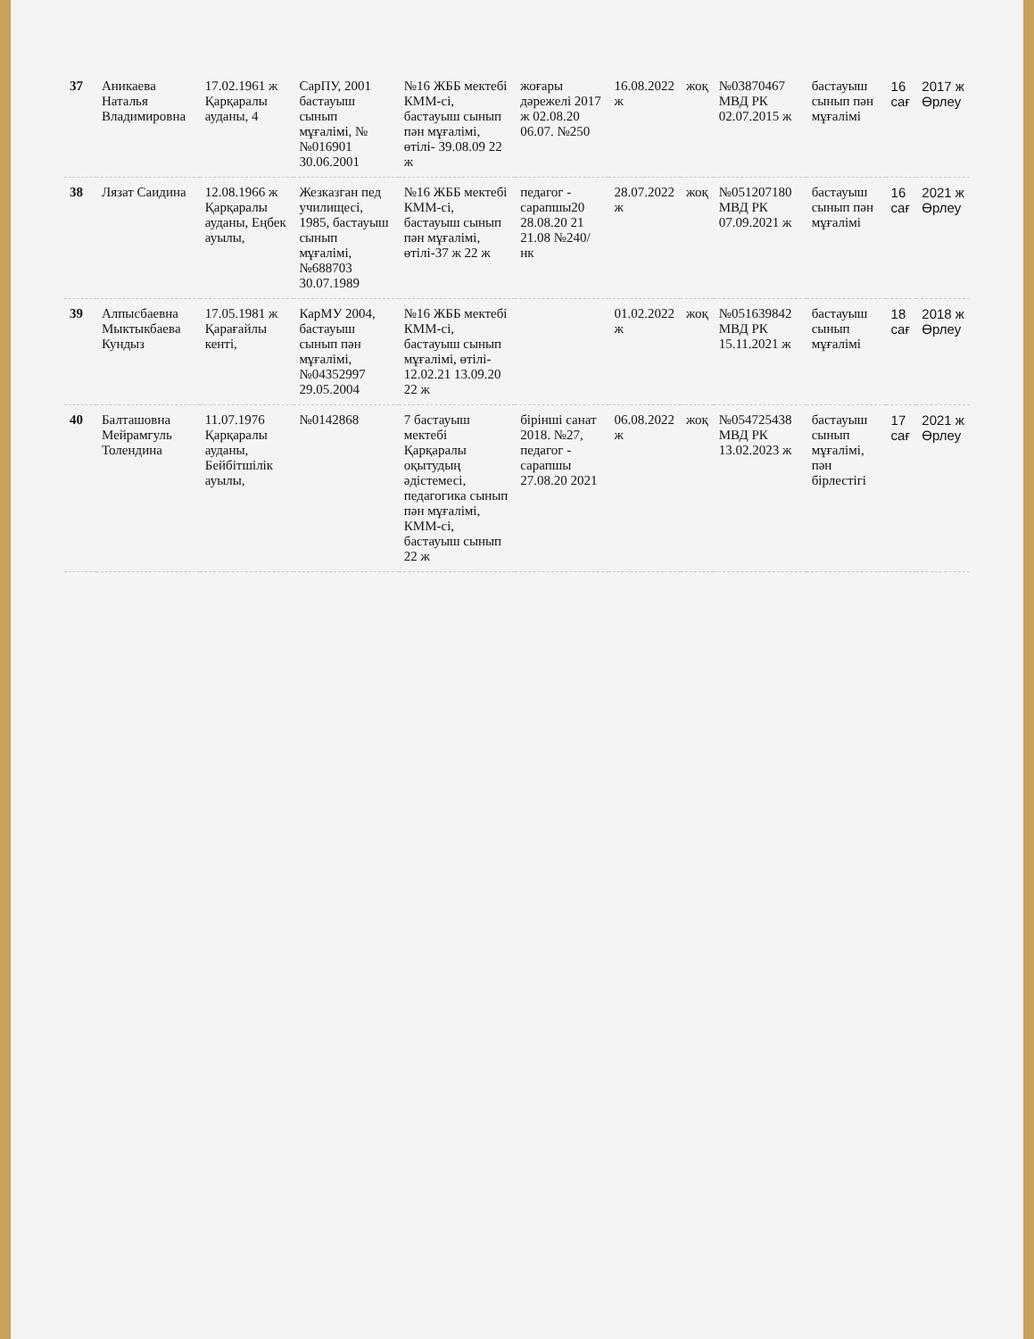| 37 | Аникаева Наталья Владимировна | 17.02.1961 ж Қарқаралы ауданы, 4 | СарПУ, 2001 бастауыш сынып мұғалімі, №№016901 30.06.2001 | №16 ЖББ мектебі КММ-сі, бастауыш сынып пән мұғалімі, өтілі- 39.08.09 22 ж | жоғары дәрежелі 2017 ж 02.08.20 06.07. №250 | 16.08.2022 ж | жоқ | №03870467 МВД РК 02.07.2015 ж | бастауыш сынып пән мұғалімі | 16 сағ | 2017 ж Өрлеу |
| 38 | Лязат Саидина | 12.08.1966 ж Қарқаралы ауданы, Еңбек ауылы, | Жезказган пед училищесі, 1985, бастауыш сынып мұғалімі, №688703 30.07.1989 | №16 ЖББ мектебі КММ-сі, бастауыш сынып пән мұғалімі, өтілі-37 ж 22 ж | педагог - сарапшы20 28.08.20 21 21.08 №240/ нк | 28.07.2022 ж | жоқ | №051207180 МВД РК 07.09.2021 ж | бастауыш сынып пән мұғалімі | 16 сағ | 2021 ж Өрлеу |
| 39 | Алпысбаевна Мыктыкбаева Кундыз | 17.05.1981 ж Қарағайлы кенті, | КарМУ 2004, бастауыш сынып пән мұғалімі, №04352997 29.05.2004 | №16 ЖББ мектебі КММ-сі, бастауыш сынып мұғалімі, өтілі- 12.02.21 13.09.20 22 ж | | 01.02.2022 ж | жоқ | №051639842 МВД РК 15.11.2021 ж | бастауыш сынып мұғалімі | 18 сағ | 2018 ж Өрлеу |
| 40 | Балташовна Мейрамгуль Толендина | 11.07.1976 Қарқаралы ауданы, Бейбітшілік ауылы, | №0142868 | 7 бастауыш мектебі Қарқаралы оқытудың әдістемесі, педагогика сынып пән мұғалімі, КММ-сі, бастауыш сынып 22 ж | бірінші санат 2018. №27, педагог - сарапшы 27.08.20 2021 | 06.08.2022 ж | жоқ | №054725438 МВД РК 13.02.2023 ж | бастауыш сынып мұғалімі, пән бірлестігі | 17 сағ | 2021 ж Өрлеу |